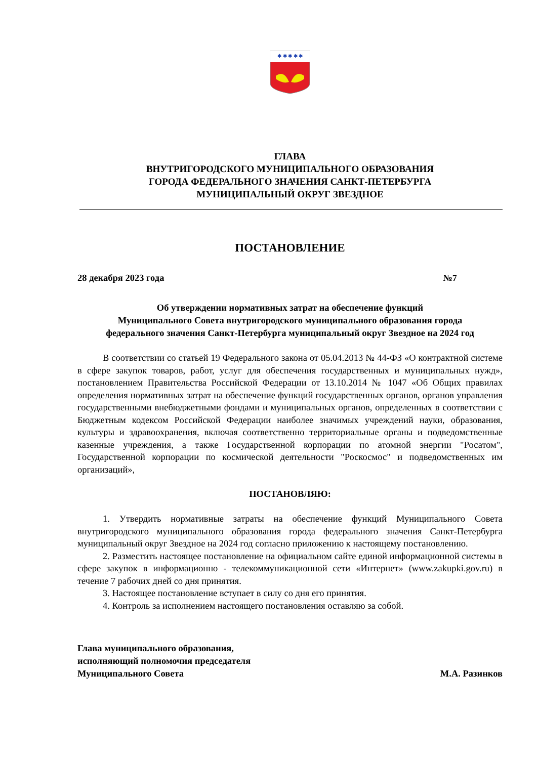✱ ✱ ✱ ✱ ✱
ГЛАВА
ВНУТРИГОРОДСКОГО МУНИЦИПАЛЬНОГО ОБРАЗОВАНИЯ
ГОРОДА ФЕДЕРАЛЬНОГО ЗНАЧЕНИЯ САНКТ-ПЕТЕРБУРГА
МУНИЦИПАЛЬНЫЙ ОКРУГ ЗВЕЗДНОЕ
ПОСТАНОВЛЕНИЕ
28 декабря 2023 года №7
Об утверждении нормативных затрат на обеспечение функций
Муниципального Совета внутригородского муниципального образования города
федерального значения Санкт-Петербурга муниципальный округ Звездное на 2024 год
В соответствии со статьей 19 Федерального закона от 05.04.2013 № 44-ФЗ «О контрактной системе в сфере закупок товаров, работ, услуг для обеспечения государственных и муниципальных нужд», постановлением Правительства Российской Федерации от 13.10.2014 № 1047 «Об Общих правилах определения нормативных затрат на обеспечение функций государственных органов, органов управления государственными внебюджетными фондами и муниципальных органов, определенных в соответствии с Бюджетным кодексом Российской Федерации наиболее значимых учреждений науки, образования, культуры и здравоохранения, включая соответственно территориальные органы и подведомственные казенные учреждения, а также Государственной корпорации по атомной энергии "Росатом", Государственной корпорации по космической деятельности "Роскосмос" и подведомственных им организаций»,
ПОСТАНОВЛЯЮ:
1. Утвердить нормативные затраты на обеспечение функций Муниципального Совета внутригородского муниципального образования города федерального значения Санкт-Петербурга муниципальный округ Звездное на 2024 год согласно приложению к настоящему постановлению.
2. Разместить настоящее постановление на официальном сайте единой информационной системы в сфере закупок в информационно - телекоммуникационной сети «Интернет» (www.zakupki.gov.ru) в течение 7 рабочих дней со дня принятия.
3. Настоящее постановление вступает в силу со дня его принятия.
4. Контроль за исполнением настоящего постановления оставляю за собой.
Глава муниципального образования,
исполняющий полномочия председателя
Муниципального Совета М.А. Разинков